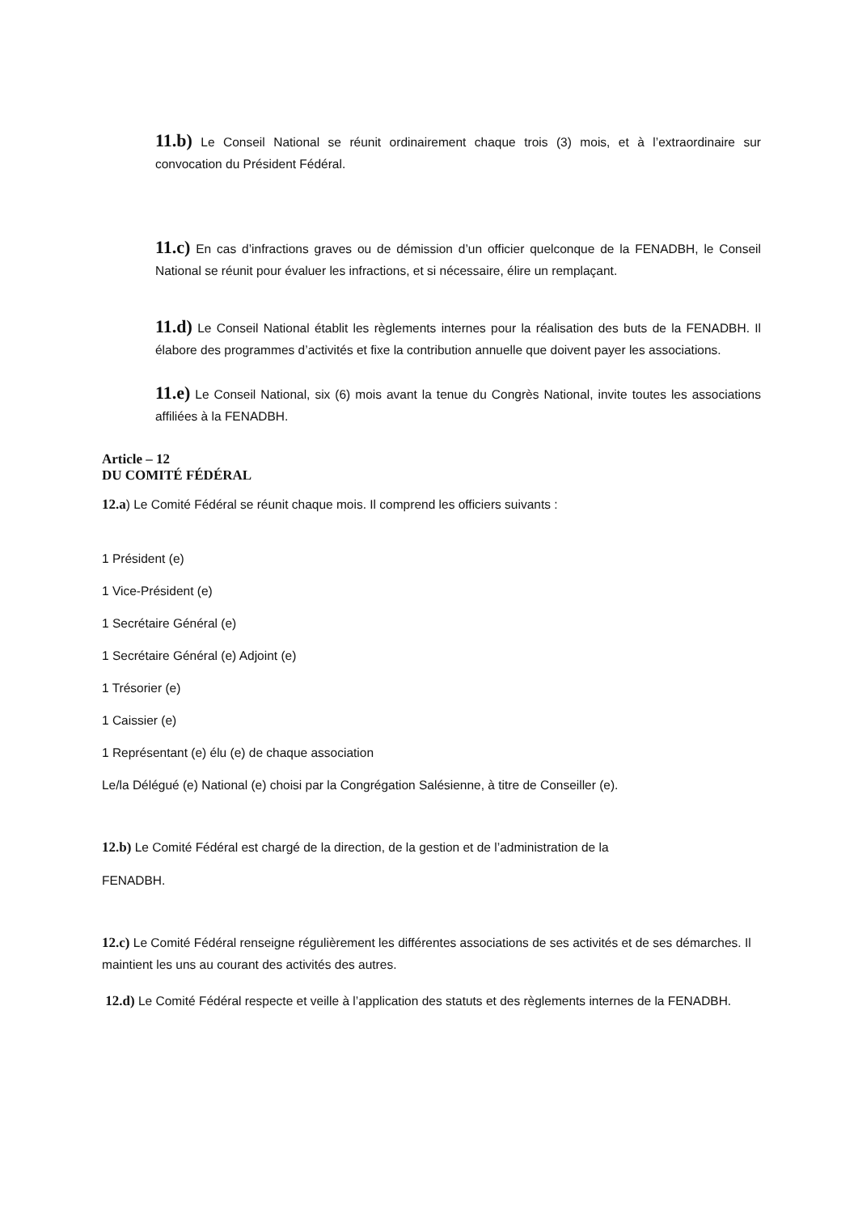11.b) Le Conseil National se réunit ordinairement chaque trois (3) mois, et à l’extraordinaire sur convocation du Président Fédéral.
11.c) En cas d’infractions graves ou de démission d’un officier quelconque de la FENADBH, le Conseil National se réunit pour évaluer les infractions, et si nécessaire, élire un remplaçant.
11.d) Le Conseil National établit les règlements internes pour la réalisation des buts de la FENADBH. Il élabore des programmes d’activités et fixe la contribution annuelle que doivent payer les associations.
11.e) Le Conseil National, six (6) mois avant la tenue du Congrès National, invite toutes les associations affiliées à la FENADBH.
Article – 12
DU COMITÉ FÉDÉRAL
12.a) Le Comité Fédéral se réunit chaque mois. Il comprend les officiers suivants :
1 Président (e)
1 Vice-Président (e)
1 Secrétaire Général (e)
1 Secrétaire Général (e) Adjoint (e)
1 Trésorier (e)
1 Caissier (e)
1 Représentant (e) élu (e) de chaque association
Le/la Délégué (e) National (e) choisi par la Congrégation Salésienne, à titre de Conseiller (e).
12.b) Le Comité Fédéral est chargé de la direction, de la gestion et de l’administration de la
FENADBH.
12.c) Le Comité Fédéral renseigne régulièrement les différentes associations de ses activités et de ses démarches. Il maintient les uns au courant des activités des autres.
12.d) Le Comité Fédéral respecte et veille à l’application des statuts et des règlements internes de la FENADBH.